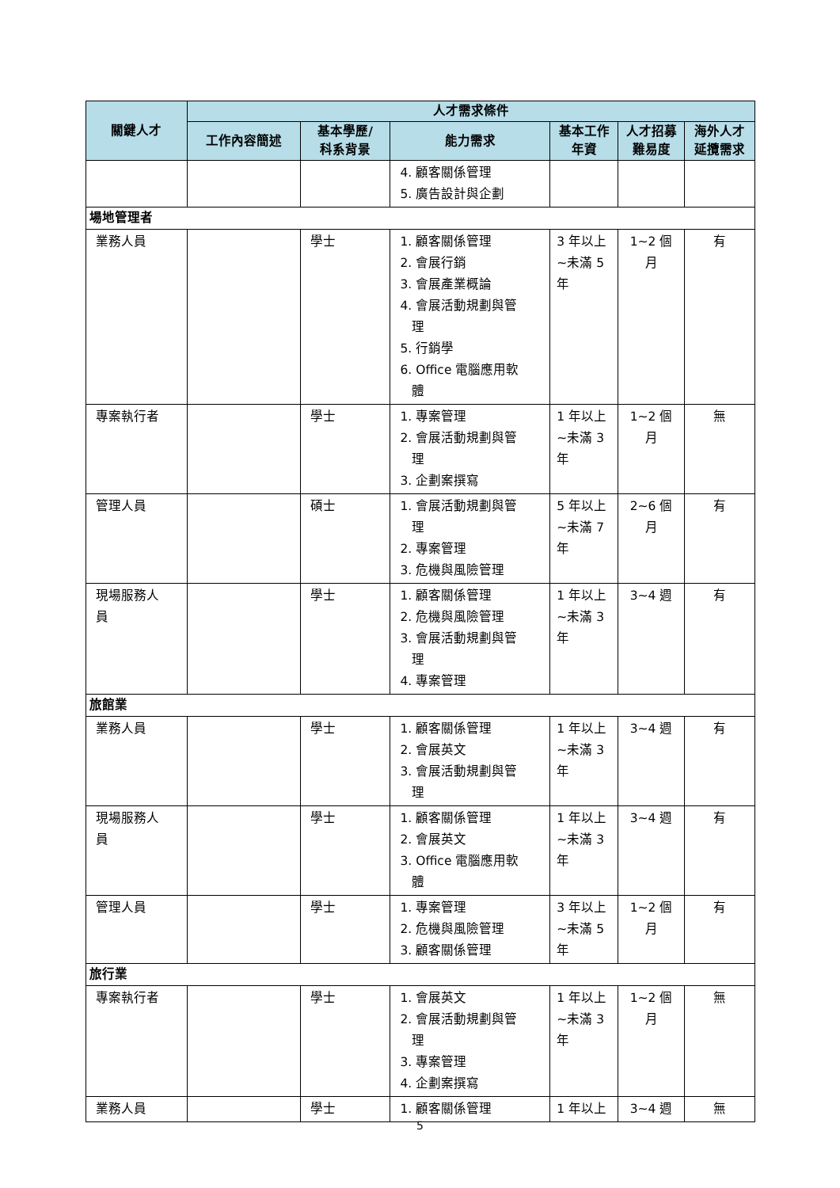| 關鍵人才 | 人才需求條件 | | | | | |
| --- | --- | --- | --- | --- | --- | --- |
| | 工作內容簡述 | 基本學歷/ 科系背景 | 能力需求 | 基本工作 年資 | 人才招募 難易度 | 海外人才 延攬需求 |
| | | | 4. 顧客關係管理 5. 廣告設計與企劃 | | | |
| 場地管理者 | | | | | | |
| 業務人員 | | 學士 | 1. 顧客關係管理 2. 會展行銷 3. 會展產業概論 4. 會展活動規劃與管 理 5. 行銷學 6. Office 電腦應用軟 體 | 3 年以上 ~未滿 5 年 | 1~2 個 月 | 有 |
| 專案執行者 | | 學士 | 1. 專案管理 2. 會展活動規劃與管 理 3. 企劃案撰寫 | 1 年以上 ~未滿 3 年 | 1~2 個 月 | 無 |
| 管理人員 | | 碩士 | 1. 會展活動規劃與管 理 2. 專案管理 3. 危機與風險管理 | 5 年以上 ~未滿 7 年 | 2~6 個 月 | 有 |
| 現場服務人 員 | | 學士 | 1. 顧客關係管理 2. 危機與風險管理 3. 會展活動規劃與管 理 4. 專案管理 | 1 年以上 ~未滿 3 年 | 3~4 週 | 有 |
| 旅館業 | | | | | | |
| 業務人員 | | 學士 | 1. 顧客關係管理 2. 會展英文 3. 會展活動規劃與管 理 | 1 年以上 ~未滿 3 年 | 3~4 週 | 有 |
| 現場服務人 員 | | 學士 | 1. 顧客關係管理 2. 會展英文 3. Office 電腦應用軟 體 | 1 年以上 ~未滿 3 年 | 3~4 週 | 有 |
| 管理人員 | | 學士 | 1. 專案管理 2. 危機與風險管理 3. 顧客關係管理 | 3 年以上 ~未滿 5 年 | 1~2 個 月 | 有 |
| 旅行業 | | | | | | |
| 專案執行者 | | 學士 | 1. 會展英文 2. 會展活動規劃與管 理 3. 專案管理 4. 企劃案撰寫 | 1 年以上 ~未滿 3 年 | 1~2 個 月 | 無 |
| 業務人員 | | 學士 | 1. 顧客關係管理 | 1 年以上 | 3~4 週 | 無 |
5